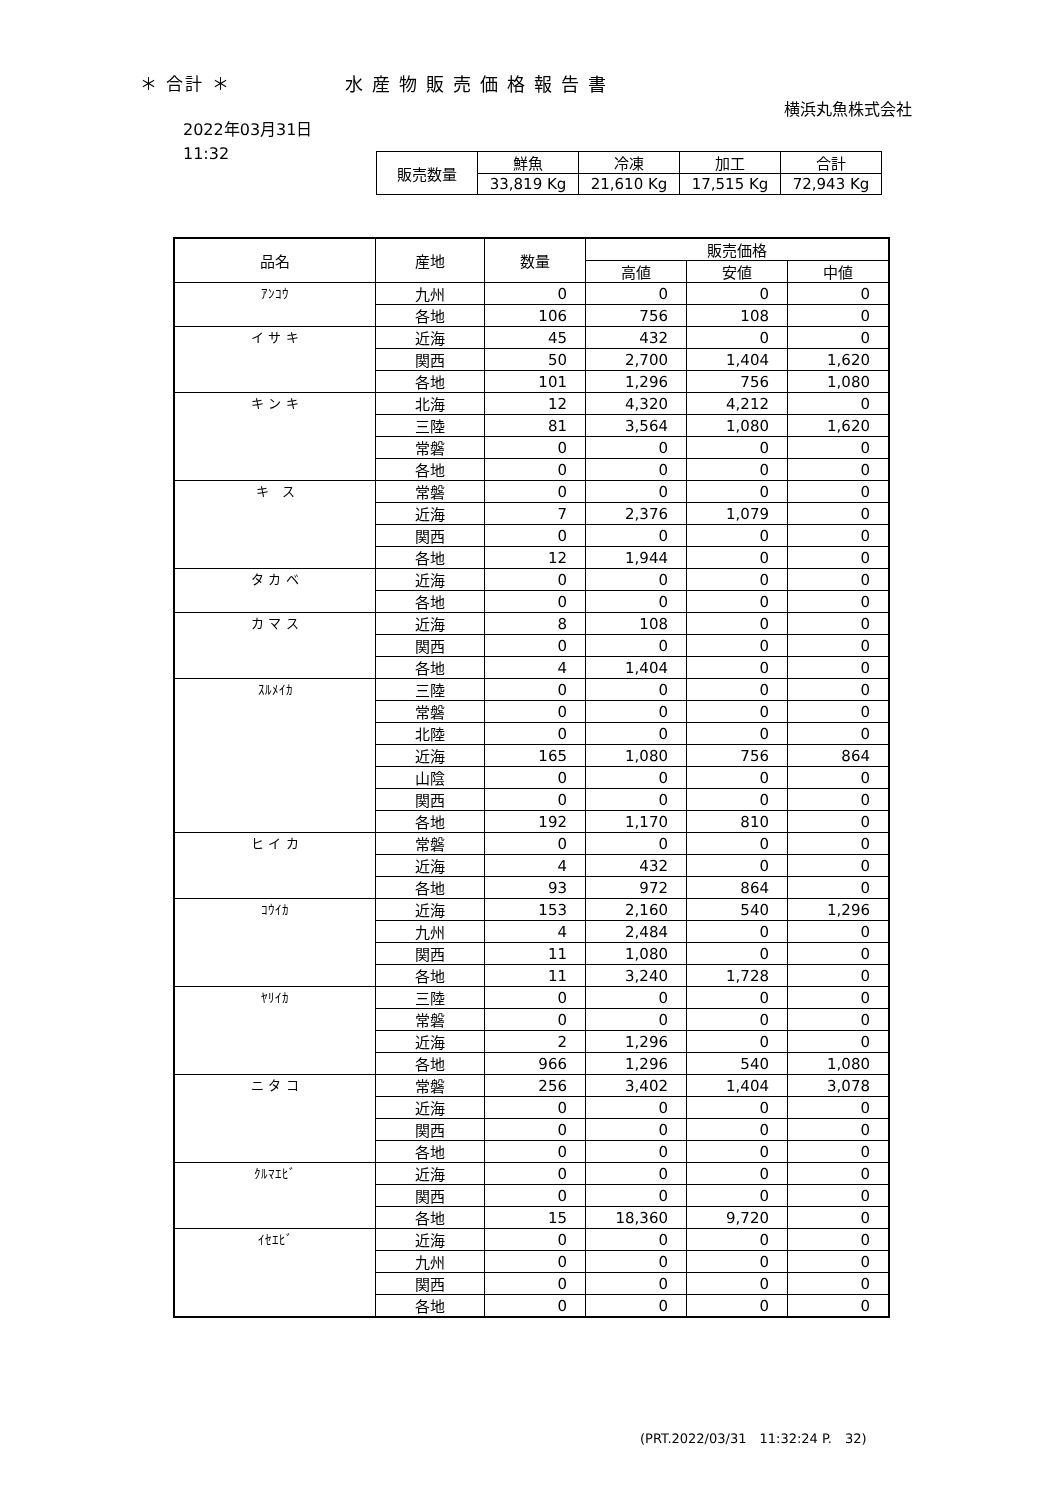＊ 合計 ＊ 水産物販売価格報告書
横浜丸魚株式会社
2022年03月31日
11:32
| 販売数量 | 鮮魚 | 冷凍 | 加工 | 合計 |
| --- | --- | --- | --- | --- |
| | 33,819 Kg | 21,610 Kg | 17,515 Kg | 72,943 Kg |
| 品名 | 産地 | 数量 | 販売価格 | | |
| --- | --- | --- | --- | --- | --- |
| | | | 高値 | 安値 | 中値 |
| ｱﾝｺｳ | 九州 | 0 | 0 | 0 | 0 |
| | 各地 | 106 | 756 | 108 | 0 |
| イ サ キ | 近海 | 45 | 432 | 0 | 0 |
| | 関西 | 50 | 2,700 | 1,404 | 1,620 |
| | 各地 | 101 | 1,296 | 756 | 1,080 |
| キ ン キ | 北海 | 12 | 4,320 | 4,212 | 0 |
| | 三陸 | 81 | 3,564 | 1,080 | 1,620 |
| | 常磐 | 0 | 0 | 0 | 0 |
| | 各地 | 0 | 0 | 0 | 0 |
| キ ス | 常磐 | 0 | 0 | 0 | 0 |
| | 近海 | 7 | 2,376 | 1,079 | 0 |
| | 関西 | 0 | 0 | 0 | 0 |
| | 各地 | 12 | 1,944 | 0 | 0 |
| タ カ ベ | 近海 | 0 | 0 | 0 | 0 |
| | 各地 | 0 | 0 | 0 | 0 |
| カ マ ス | 近海 | 8 | 108 | 0 | 0 |
| | 関西 | 0 | 0 | 0 | 0 |
| | 各地 | 4 | 1,404 | 0 | 0 |
| ｽﾙﾒｲｶ | 三陸 | 0 | 0 | 0 | 0 |
| | 常磐 | 0 | 0 | 0 | 0 |
| | 北陸 | 0 | 0 | 0 | 0 |
| | 近海 | 165 | 1,080 | 756 | 864 |
| | 山陰 | 0 | 0 | 0 | 0 |
| | 関西 | 0 | 0 | 0 | 0 |
| | 各地 | 192 | 1,170 | 810 | 0 |
| ヒ イ カ | 常磐 | 0 | 0 | 0 | 0 |
| | 近海 | 4 | 432 | 0 | 0 |
| | 各地 | 93 | 972 | 864 | 0 |
| ｺｳｲｶ | 近海 | 153 | 2,160 | 540 | 1,296 |
| | 九州 | 4 | 2,484 | 0 | 0 |
| | 関西 | 11 | 1,080 | 0 | 0 |
| | 各地 | 11 | 3,240 | 1,728 | 0 |
| ﾔﾘｲｶ | 三陸 | 0 | 0 | 0 | 0 |
| | 常磐 | 0 | 0 | 0 | 0 |
| | 近海 | 2 | 1,296 | 0 | 0 |
| | 各地 | 966 | 1,296 | 540 | 1,080 |
| ニ タ コ | 常磐 | 256 | 3,402 | 1,404 | 3,078 |
| | 近海 | 0 | 0 | 0 | 0 |
| | 関西 | 0 | 0 | 0 | 0 |
| | 各地 | 0 | 0 | 0 | 0 |
| ｸﾙﾏｴﾋﾞ | 近海 | 0 | 0 | 0 | 0 |
| | 関西 | 0 | 0 | 0 | 0 |
| | 各地 | 15 | 18,360 | 9,720 | 0 |
| ｲｾｴﾋﾞ | 近海 | 0 | 0 | 0 | 0 |
| | 九州 | 0 | 0 | 0 | 0 |
| | 関西 | 0 | 0 | 0 | 0 |
| | 各地 | 0 | 0 | 0 | 0 |
(PRT.2022/03/31　11:32:24 P.　32)